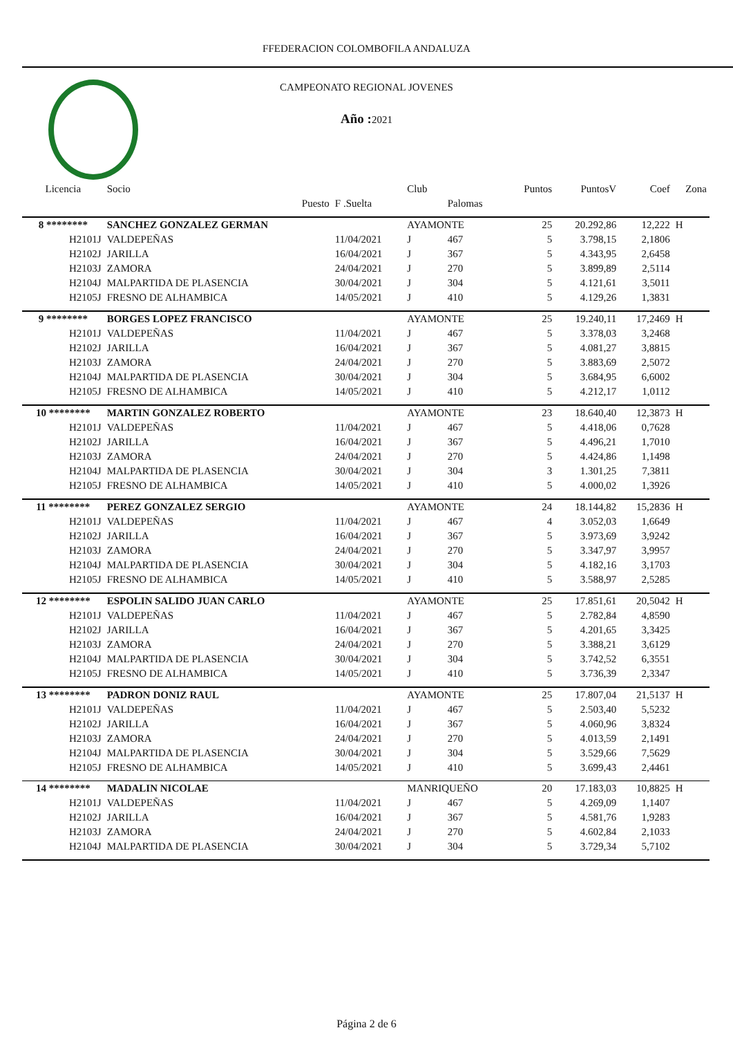FFEDERACION COLOMBOFILA ANDALUZA
CAMPEONATO REGIONAL JOVENES
Año : 2021
| Licencia | Socio | | Club | | Puntos | PuntosV | Coef | Zona |
| --- | --- | --- | --- | --- | --- | --- | --- | --- |
| | Puesto | F .Suelta | | Palomas | | | | |
| 8 ******** | SANCHEZ GONZALEZ GERMAN | | AYAMONTE | | 25 | 20.292,86 | 12,222 | H |
| H2101J | VALDEPEÑAS | 11/04/2021 | J | 467 | 5 | 3.798,15 | 2,1806 | |
| H2102J | JARILLA | 16/04/2021 | J | 367 | 5 | 4.343,95 | 2,6458 | |
| H2103J | ZAMORA | 24/04/2021 | J | 270 | 5 | 3.899,89 | 2,5114 | |
| H2104J | MALPARTIDA DE PLASENCIA | 30/04/2021 | J | 304 | 5 | 4.121,61 | 3,5011 | |
| H2105J | FRESNO DE ALHAMBICA | 14/05/2021 | J | 410 | 5 | 4.129,26 | 1,3831 | |
| 9 ******** | BORGES LOPEZ FRANCISCO | | AYAMONTE | | 25 | 19.240,11 | 17,2469 | H |
| H2101J | VALDEPEÑAS | 11/04/2021 | J | 467 | 5 | 3.378,03 | 3,2468 | |
| H2102J | JARILLA | 16/04/2021 | J | 367 | 5 | 4.081,27 | 3,8815 | |
| H2103J | ZAMORA | 24/04/2021 | J | 270 | 5 | 3.883,69 | 2,5072 | |
| H2104J | MALPARTIDA DE PLASENCIA | 30/04/2021 | J | 304 | 5 | 3.684,95 | 6,6002 | |
| H2105J | FRESNO DE ALHAMBICA | 14/05/2021 | J | 410 | 5 | 4.212,17 | 1,0112 | |
| 10 ******** | MARTIN GONZALEZ ROBERTO | | AYAMONTE | | 23 | 18.640,40 | 12,3873 | H |
| H2101J | VALDEPEÑAS | 11/04/2021 | J | 467 | 5 | 4.418,06 | 0,7628 | |
| H2102J | JARILLA | 16/04/2021 | J | 367 | 5 | 4.496,21 | 1,7010 | |
| H2103J | ZAMORA | 24/04/2021 | J | 270 | 5 | 4.424,86 | 1,1498 | |
| H2104J | MALPARTIDA DE PLASENCIA | 30/04/2021 | J | 304 | 3 | 1.301,25 | 7,3811 | |
| H2105J | FRESNO DE ALHAMBICA | 14/05/2021 | J | 410 | 5 | 4.000,02 | 1,3926 | |
| 11 ******** | PEREZ GONZALEZ SERGIO | | AYAMONTE | | 24 | 18.144,82 | 15,2836 | H |
| H2101J | VALDEPEÑAS | 11/04/2021 | J | 467 | 4 | 3.052,03 | 1,6649 | |
| H2102J | JARILLA | 16/04/2021 | J | 367 | 5 | 3.973,69 | 3,9242 | |
| H2103J | ZAMORA | 24/04/2021 | J | 270 | 5 | 3.347,97 | 3,9957 | |
| H2104J | MALPARTIDA DE PLASENCIA | 30/04/2021 | J | 304 | 5 | 4.182,16 | 3,1703 | |
| H2105J | FRESNO DE ALHAMBICA | 14/05/2021 | J | 410 | 5 | 3.588,97 | 2,5285 | |
| 12 ******** | ESPOLIN SALIDO JUAN CARLO | | AYAMONTE | | 25 | 17.851,61 | 20,5042 | H |
| H2101J | VALDEPEÑAS | 11/04/2021 | J | 467 | 5 | 2.782,84 | 4,8590 | |
| H2102J | JARILLA | 16/04/2021 | J | 367 | 5 | 4.201,65 | 3,3425 | |
| H2103J | ZAMORA | 24/04/2021 | J | 270 | 5 | 3.388,21 | 3,6129 | |
| H2104J | MALPARTIDA DE PLASENCIA | 30/04/2021 | J | 304 | 5 | 3.742,52 | 6,3551 | |
| H2105J | FRESNO DE ALHAMBICA | 14/05/2021 | J | 410 | 5 | 3.736,39 | 2,3347 | |
| 13 ******** | PADRON DONIZ RAUL | | AYAMONTE | | 25 | 17.807,04 | 21,5137 | H |
| H2101J | VALDEPEÑAS | 11/04/2021 | J | 467 | 5 | 2.503,40 | 5,5232 | |
| H2102J | JARILLA | 16/04/2021 | J | 367 | 5 | 4.060,96 | 3,8324 | |
| H2103J | ZAMORA | 24/04/2021 | J | 270 | 5 | 4.013,59 | 2,1491 | |
| H2104J | MALPARTIDA DE PLASENCIA | 30/04/2021 | J | 304 | 5 | 3.529,66 | 7,5629 | |
| H2105J | FRESNO DE ALHAMBICA | 14/05/2021 | J | 410 | 5 | 3.699,43 | 2,4461 | |
| 14 ******** | MADALIN NICOLAE | | MANRIQUEÑO | | 20 | 17.183,03 | 10,8825 | H |
| H2101J | VALDEPEÑAS | 11/04/2021 | J | 467 | 5 | 4.269,09 | 1,1407 | |
| H2102J | JARILLA | 16/04/2021 | J | 367 | 5 | 4.581,76 | 1,9283 | |
| H2103J | ZAMORA | 24/04/2021 | J | 270 | 5 | 4.602,84 | 2,1033 | |
| H2104J | MALPARTIDA DE PLASENCIA | 30/04/2021 | J | 304 | 5 | 3.729,34 | 5,7102 | |
Página 2 de 6